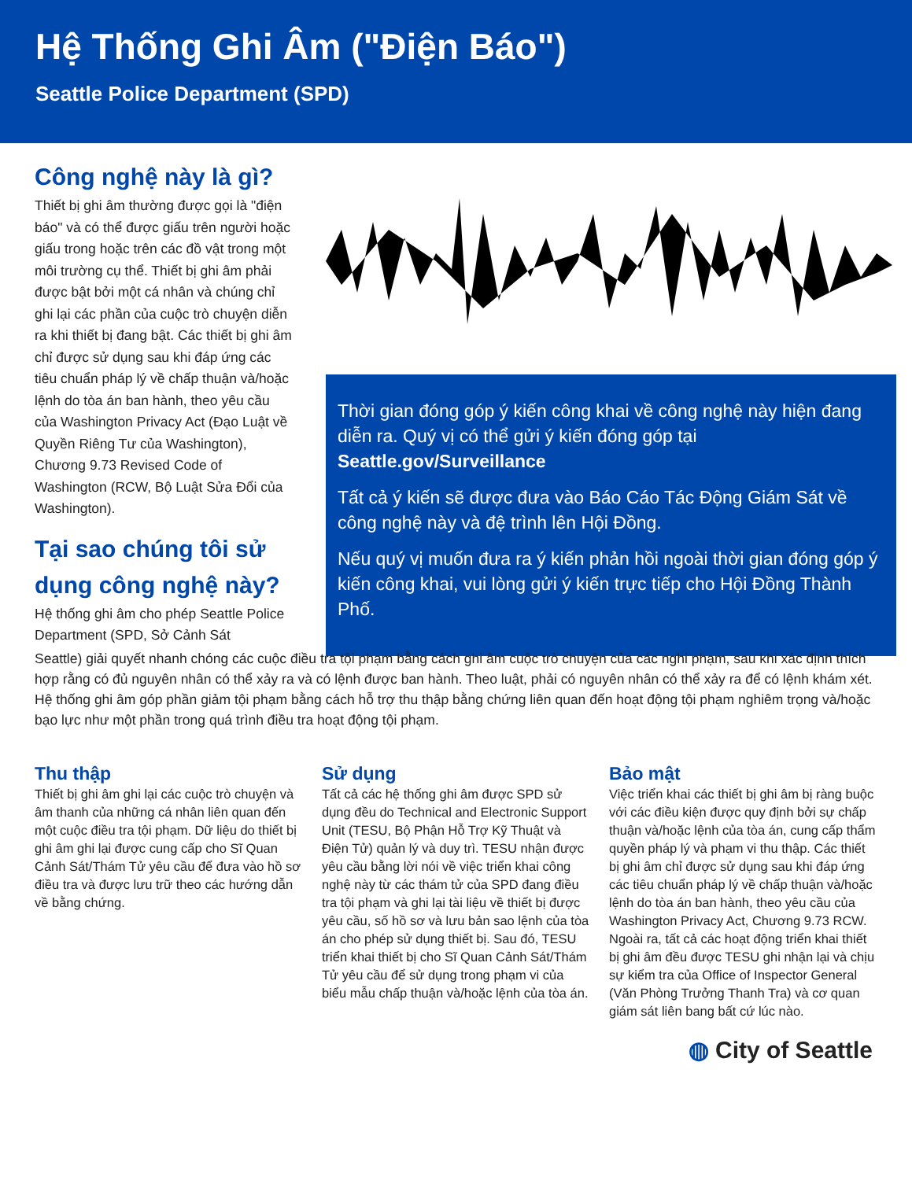Hệ Thống Ghi Âm ("Điện Báo")
Seattle Police Department (SPD)
Công nghệ này là gì?
Thiết bị ghi âm thường được gọi là "điện báo" và có thể được giấu trên người hoặc giấu trong hoặc trên các đồ vật trong một môi trường cụ thể. Thiết bị ghi âm phải được bật bởi một cá nhân và chúng chỉ ghi lại các phần của cuộc trò chuyện diễn ra khi thiết bị đang bật. Các thiết bị ghi âm chỉ được sử dụng sau khi đáp ứng các tiêu chuẩn pháp lý về chấp thuận và/hoặc lệnh do tòa án ban hành, theo yêu cầu của Washington Privacy Act (Đạo Luật về Quyền Riêng Tư của Washington), Chương 9.73 Revised Code of Washington (RCW, Bộ Luật Sửa Đổi của Washington).
Tại sao chúng tôi sử dụng công nghệ này?
Hệ thống ghi âm cho phép Seattle Police Department (SPD, Sở Cảnh Sát
Thời gian đóng góp ý kiến công khai về công nghệ này hiện đang diễn ra. Quý vị có thể gửi ý kiến đóng góp tại Seattle.gov/Surveillance
Tất cả ý kiến sẽ được đưa vào Báo Cáo Tác Động Giám Sát về công nghệ này và đệ trình lên Hội Đồng.
Nếu quý vị muốn đưa ra ý kiến phản hồi ngoài thời gian đóng góp ý kiến công khai, vui lòng gửi ý kiến trực tiếp cho Hội Đồng Thành Phố.
Seattle) giải quyết nhanh chóng các cuộc điều tra tội phạm bằng cách ghi âm cuộc trò chuyện của các nghi phạm, sau khi xác định thích hợp rằng có đủ nguyên nhân có thể xảy ra và có lệnh được ban hành. Theo luật, phải có nguyên nhân có thể xảy ra để có lệnh khám xét. Hệ thống ghi âm góp phần giảm tội phạm bằng cách hỗ trợ thu thập bằng chứng liên quan đến hoạt động tội phạm nghiêm trọng và/hoặc bạo lực như một phần trong quá trình điều tra hoạt động tội phạm.
Thu thập
Thiết bị ghi âm ghi lại các cuộc trò chuyện và âm thanh của những cá nhân liên quan đến một cuộc điều tra tội phạm. Dữ liệu do thiết bị ghi âm ghi lại được cung cấp cho Sĩ Quan Cảnh Sát/Thám Tử yêu cầu để đưa vào hồ sơ điều tra và được lưu trữ theo các hướng dẫn về bằng chứng.
Sử dụng
Tất cả các hệ thống ghi âm được SPD sử dụng đều do Technical and Electronic Support Unit (TESU, Bộ Phận Hỗ Trợ Kỹ Thuật và Điện Tử) quản lý và duy trì. TESU nhận được yêu cầu bằng lời nói về việc triển khai công nghệ này từ các thám tử của SPD đang điều tra tội phạm và ghi lại tài liệu về thiết bị được yêu cầu, số hồ sơ và lưu bản sao lệnh của tòa án cho phép sử dụng thiết bị. Sau đó, TESU triển khai thiết bị cho Sĩ Quan Cảnh Sát/Thám Tử yêu cầu để sử dụng trong phạm vi của biểu mẫu chấp thuận và/hoặc lệnh của tòa án.
Bảo mật
Việc triển khai các thiết bị ghi âm bị ràng buộc với các điều kiện được quy định bởi sự chấp thuận và/hoặc lệnh của tòa án, cung cấp thẩm quyền pháp lý và phạm vi thu thập. Các thiết bị ghi âm chỉ được sử dụng sau khi đáp ứng các tiêu chuẩn pháp lý về chấp thuận và/hoặc lệnh do tòa án ban hành, theo yêu cầu của Washington Privacy Act, Chương 9.73 RCW. Ngoài ra, tất cả các hoạt động triển khai thiết bị ghi âm đều được TESU ghi nhận lại và chịu sự kiểm tra của Office of Inspector General (Văn Phòng Trưởng Thanh Tra) và cơ quan giám sát liên bang bất cứ lúc nào.
◍ City of Seattle